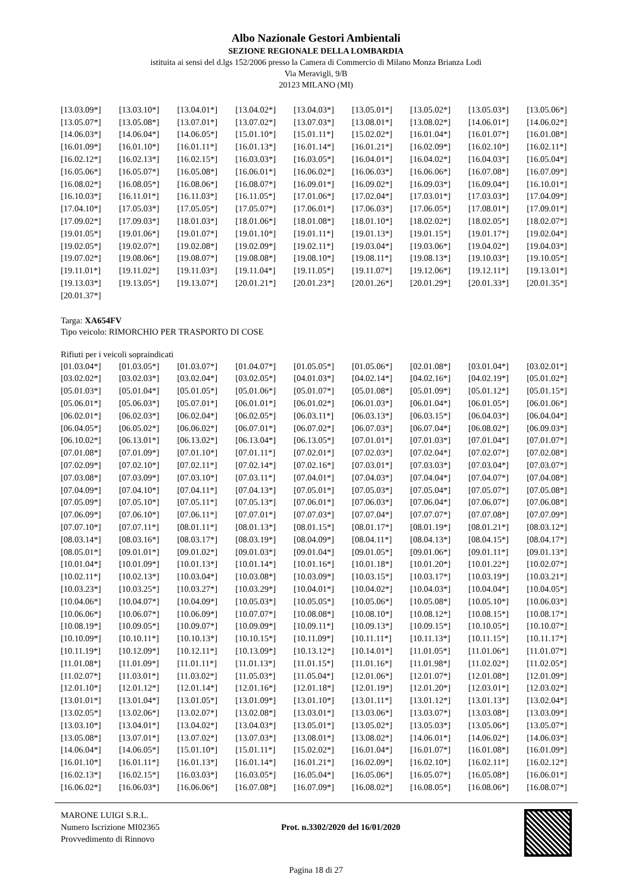Albo Nazionale Gestori Ambientali
SEZIONE REGIONALE DELLA LOMBARDIA
istituita ai sensi del d.lgs 152/2006 presso la Camera di Commercio di Milano Monza Brianza Lodi
Via Meravigli, 9/B
20123 MILANO (MI)
| [13.03.09*] | [13.03.10*] | [13.04.01*] | [13.04.02*] | [13.04.03*] | [13.05.01*] | [13.05.02*] | [13.05.03*] | [13.05.06*] |
| [13.05.07*] | [13.05.08*] | [13.07.01*] | [13.07.02*] | [13.07.03*] | [13.08.01*] | [13.08.02*] | [14.06.01*] | [14.06.02*] |
| [14.06.03*] | [14.06.04*] | [14.06.05*] | [15.01.10*] | [15.01.11*] | [15.02.02*] | [16.01.04*] | [16.01.07*] | [16.01.08*] |
| [16.01.09*] | [16.01.10*] | [16.01.11*] | [16.01.13*] | [16.01.14*] | [16.01.21*] | [16.02.09*] | [16.02.10*] | [16.02.11*] |
| [16.02.12*] | [16.02.13*] | [16.02.15*] | [16.03.03*] | [16.03.05*] | [16.04.01*] | [16.04.02*] | [16.04.03*] | [16.05.04*] |
| [16.05.06*] | [16.05.07*] | [16.05.08*] | [16.06.01*] | [16.06.02*] | [16.06.03*] | [16.06.06*] | [16.07.08*] | [16.07.09*] |
| [16.08.02*] | [16.08.05*] | [16.08.06*] | [16.08.07*] | [16.09.01*] | [16.09.02*] | [16.09.03*] | [16.09.04*] | [16.10.01*] |
| [16.10.03*] | [16.11.01*] | [16.11.03*] | [16.11.05*] | [17.01.06*] | [17.02.04*] | [17.03.01*] | [17.03.03*] | [17.04.09*] |
| [17.04.10*] | [17.05.03*] | [17.05.05*] | [17.05.07*] | [17.06.01*] | [17.06.03*] | [17.06.05*] | [17.08.01*] | [17.09.01*] |
| [17.09.02*] | [17.09.03*] | [18.01.03*] | [18.01.06*] | [18.01.08*] | [18.01.10*] | [18.02.02*] | [18.02.05*] | [18.02.07*] |
| [19.01.05*] | [19.01.06*] | [19.01.07*] | [19.01.10*] | [19.01.11*] | [19.01.13*] | [19.01.15*] | [19.01.17*] | [19.02.04*] |
| [19.02.05*] | [19.02.07*] | [19.02.08*] | [19.02.09*] | [19.02.11*] | [19.03.04*] | [19.03.06*] | [19.04.02*] | [19.04.03*] |
| [19.07.02*] | [19.08.06*] | [19.08.07*] | [19.08.08*] | [19.08.10*] | [19.08.11*] | [19.08.13*] | [19.10.03*] | [19.10.05*] |
| [19.11.01*] | [19.11.02*] | [19.11.03*] | [19.11.04*] | [19.11.05*] | [19.11.07*] | [19.12.06*] | [19.12.11*] | [19.13.01*] |
| [19.13.03*] | [19.13.05*] | [19.13.07*] | [20.01.21*] | [20.01.23*] | [20.01.26*] | [20.01.29*] | [20.01.33*] | [20.01.35*] |
| [20.01.37*] | | | | | | | | |
Targa: XA654FV
Tipo veicolo: RIMORCHIO PER TRASPORTO DI COSE
Rifiuti per i veicoli sopraindicati
| [01.03.04*] | [01.03.05*] | [01.03.07*] | [01.04.07*] | [01.05.05*] | [01.05.06*] | [02.01.08*] | [03.01.04*] | [03.02.01*] |
| [03.02.02*] | [03.02.03*] | [03.02.04*] | [03.02.05*] | [04.01.03*] | [04.02.14*] | [04.02.16*] | [04.02.19*] | [05.01.02*] |
| [05.01.03*] | [05.01.04*] | [05.01.05*] | [05.01.06*] | [05.01.07*] | [05.01.08*] | [05.01.09*] | [05.01.12*] | [05.01.15*] |
| [05.06.01*] | [05.06.03*] | [05.07.01*] | [06.01.01*] | [06.01.02*] | [06.01.03*] | [06.01.04*] | [06.01.05*] | [06.01.06*] |
| [06.02.01*] | [06.02.03*] | [06.02.04*] | [06.02.05*] | [06.03.11*] | [06.03.13*] | [06.03.15*] | [06.04.03*] | [06.04.04*] |
| [06.04.05*] | [06.05.02*] | [06.06.02*] | [06.07.01*] | [06.07.02*] | [06.07.03*] | [06.07.04*] | [06.08.02*] | [06.09.03*] |
| [06.10.02*] | [06.13.01*] | [06.13.02*] | [06.13.04*] | [06.13.05*] | [07.01.01*] | [07.01.03*] | [07.01.04*] | [07.01.07*] |
| [07.01.08*] | [07.01.09*] | [07.01.10*] | [07.01.11*] | [07.02.01*] | [07.02.03*] | [07.02.04*] | [07.02.07*] | [07.02.08*] |
| [07.02.09*] | [07.02.10*] | [07.02.11*] | [07.02.14*] | [07.02.16*] | [07.03.01*] | [07.03.03*] | [07.03.04*] | [07.03.07*] |
| [07.03.08*] | [07.03.09*] | [07.03.10*] | [07.03.11*] | [07.04.01*] | [07.04.03*] | [07.04.04*] | [07.04.07*] | [07.04.08*] |
| [07.04.09*] | [07.04.10*] | [07.04.11*] | [07.04.13*] | [07.05.01*] | [07.05.03*] | [07.05.04*] | [07.05.07*] | [07.05.08*] |
| [07.05.09*] | [07.05.10*] | [07.05.11*] | [07.05.13*] | [07.06.01*] | [07.06.03*] | [07.06.04*] | [07.06.07*] | [07.06.08*] |
| [07.06.09*] | [07.06.10*] | [07.06.11*] | [07.07.01*] | [07.07.03*] | [07.07.04*] | [07.07.07*] | [07.07.08*] | [07.07.09*] |
| [07.07.10*] | [07.07.11*] | [08.01.11*] | [08.01.13*] | [08.01.15*] | [08.01.17*] | [08.01.19*] | [08.01.21*] | [08.03.12*] |
| [08.03.14*] | [08.03.16*] | [08.03.17*] | [08.03.19*] | [08.04.09*] | [08.04.11*] | [08.04.13*] | [08.04.15*] | [08.04.17*] |
| [08.05.01*] | [09.01.01*] | [09.01.02*] | [09.01.03*] | [09.01.04*] | [09.01.05*] | [09.01.06*] | [09.01.11*] | [09.01.13*] |
| [10.01.04*] | [10.01.09*] | [10.01.13*] | [10.01.14*] | [10.01.16*] | [10.01.18*] | [10.01.20*] | [10.01.22*] | [10.02.07*] |
| [10.02.11*] | [10.02.13*] | [10.03.04*] | [10.03.08*] | [10.03.09*] | [10.03.15*] | [10.03.17*] | [10.03.19*] | [10.03.21*] |
| [10.03.23*] | [10.03.25*] | [10.03.27*] | [10.03.29*] | [10.04.01*] | [10.04.02*] | [10.04.03*] | [10.04.04*] | [10.04.05*] |
| [10.04.06*] | [10.04.07*] | [10.04.09*] | [10.05.03*] | [10.05.05*] | [10.05.06*] | [10.05.08*] | [10.05.10*] | [10.06.03*] |
| [10.06.06*] | [10.06.07*] | [10.06.09*] | [10.07.07*] | [10.08.08*] | [10.08.10*] | [10.08.12*] | [10.08.15*] | [10.08.17*] |
| [10.08.19*] | [10.09.05*] | [10.09.07*] | [10.09.09*] | [10.09.11*] | [10.09.13*] | [10.09.15*] | [10.10.05*] | [10.10.07*] |
| [10.10.09*] | [10.10.11*] | [10.10.13*] | [10.10.15*] | [10.11.09*] | [10.11.11*] | [10.11.13*] | [10.11.15*] | [10.11.17*] |
| [10.11.19*] | [10.12.09*] | [10.12.11*] | [10.13.09*] | [10.13.12*] | [10.14.01*] | [11.01.05*] | [11.01.06*] | [11.01.07*] |
| [11.01.08*] | [11.01.09*] | [11.01.11*] | [11.01.13*] | [11.01.15*] | [11.01.16*] | [11.01.98*] | [11.02.02*] | [11.02.05*] |
| [11.02.07*] | [11.03.01*] | [11.03.02*] | [11.05.03*] | [11.05.04*] | [12.01.06*] | [12.01.07*] | [12.01.08*] | [12.01.09*] |
| [12.01.10*] | [12.01.12*] | [12.01.14*] | [12.01.16*] | [12.01.18*] | [12.01.19*] | [12.01.20*] | [12.03.01*] | [12.03.02*] |
| [13.01.01*] | [13.01.04*] | [13.01.05*] | [13.01.09*] | [13.01.10*] | [13.01.11*] | [13.01.12*] | [13.01.13*] | [13.02.04*] |
| [13.02.05*] | [13.02.06*] | [13.02.07*] | [13.02.08*] | [13.03.01*] | [13.03.06*] | [13.03.07*] | [13.03.08*] | [13.03.09*] |
| [13.03.10*] | [13.04.01*] | [13.04.02*] | [13.04.03*] | [13.05.01*] | [13.05.02*] | [13.05.03*] | [13.05.06*] | [13.05.07*] |
| [13.05.08*] | [13.07.01*] | [13.07.02*] | [13.07.03*] | [13.08.01*] | [13.08.02*] | [14.06.01*] | [14.06.02*] | [14.06.03*] |
| [14.06.04*] | [14.06.05*] | [15.01.10*] | [15.01.11*] | [15.02.02*] | [16.01.04*] | [16.01.07*] | [16.01.08*] | [16.01.09*] |
| [16.01.10*] | [16.01.11*] | [16.01.13*] | [16.01.14*] | [16.01.21*] | [16.02.09*] | [16.02.10*] | [16.02.11*] | [16.02.12*] |
| [16.02.13*] | [16.02.15*] | [16.03.03*] | [16.03.05*] | [16.05.04*] | [16.05.06*] | [16.05.07*] | [16.05.08*] | [16.06.01*] |
| [16.06.02*] | [16.06.03*] | [16.06.06*] | [16.07.08*] | [16.07.09*] | [16.08.02*] | [16.08.05*] | [16.08.06*] | [16.08.07*] |
MARONE LUIGI S.R.L.
Numero Iscrizione MI02365
Provvedimento di Rinnovo
Prot. n.3302/2020 del 16/01/2020
Pagina 18 di 27